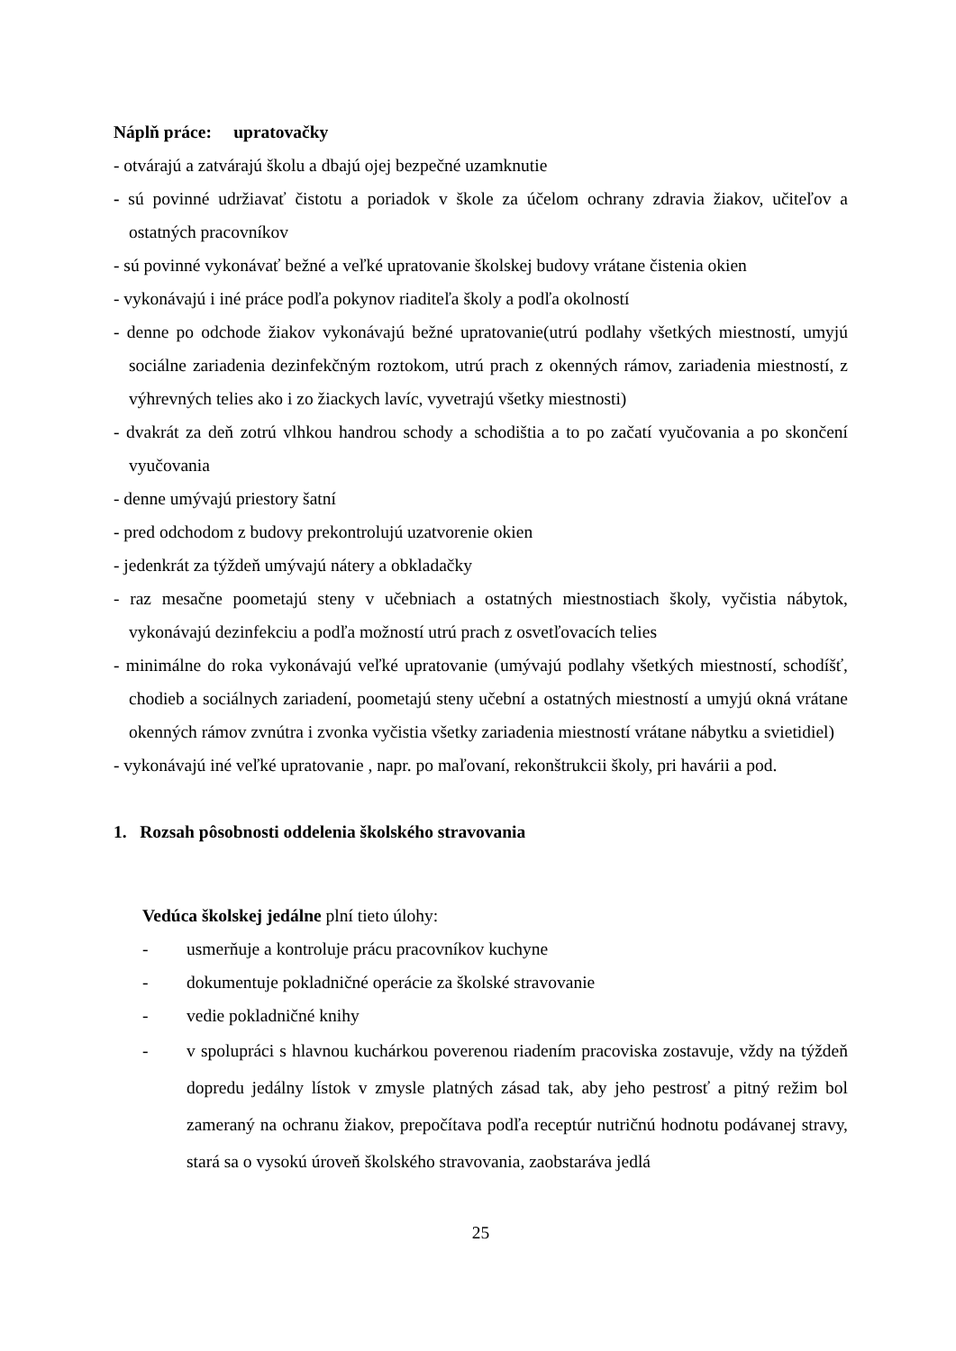Náplň práce: upratovačky
- otvárajú a zatvárajú školu a dbajú ojej bezpečné uzamknutie
- sú povinné udržiavať čistotu a poriadok v škole za účelom ochrany zdravia žiakov, učiteľov a ostatných pracovníkov
- sú povinné vykonávať bežné a veľké upratovanie školskej budovy vrátane čistenia okien
- vykonávajú i iné práce podľa pokynov riaditeľa školy a podľa okolností
- denne po odchode žiakov vykonávajú bežné upratovanie(utrú podlahy všetkých miestností, umyjú sociálne zariadenia dezinfekčným roztokom, utrú prach z okenných rámov, zariadenia miestností, z výhrevných telies ako i zo žiackych lavíc, vyvetrajú všetky miestnosti)
- dvakrát za deň zotrú vlhkou handrou schody a schodištia a to po začatí vyučovania a po skončení vyučovania
- denne umývajú priestory šatní
- pred odchodom z budovy prekontrolujú uzatvorenie okien
- jedenkrát za týždeň umývajú nátery a obkladačky
- raz mesačne poometajú steny v učebniach a ostatných miestnostiach školy, vyčistia nábytok, vykonávajú dezinfekciu a podľa možností utrú prach z osvetľovacích telies
- minimálne do roka vykonávajú veľké upratovanie (umývajú podlahy všetkých miestností, schodíšť, chodieb a sociálnych zariadení, poometajú steny učební a ostatných miestností a umyjú okná vrátane okenných rámov zvnútra i zvonka vyčistia všetky zariadenia miestností vrátane nábytku a svietidiel)
- vykonávajú iné veľké upratovanie , napr. po maľovaní, rekonštrukcii školy, pri havárii a pod.
1. Rozsah pôsobnosti oddelenia školského stravovania
Vedúca školskej jedálne plní tieto úlohy:
- usmerňuje a kontroluje prácu pracovníkov kuchyne
- dokumentuje pokladničné operácie za školské stravovanie
- vedie pokladničné knihy
- v spolupráci s hlavnou kuchárkou poverenou riadením pracoviska zostavuje, vždy na týždeň dopredu jedálny lístok v zmysle platných zásad tak, aby jeho pestrosť a pitný režim bol zameraný na ochranu žiakov, prepočítava podľa receptúr nutričnú hodnotu podávanej stravy, stará sa o vysokú úroveň školského stravovania, zaobstaráva jedlá
25